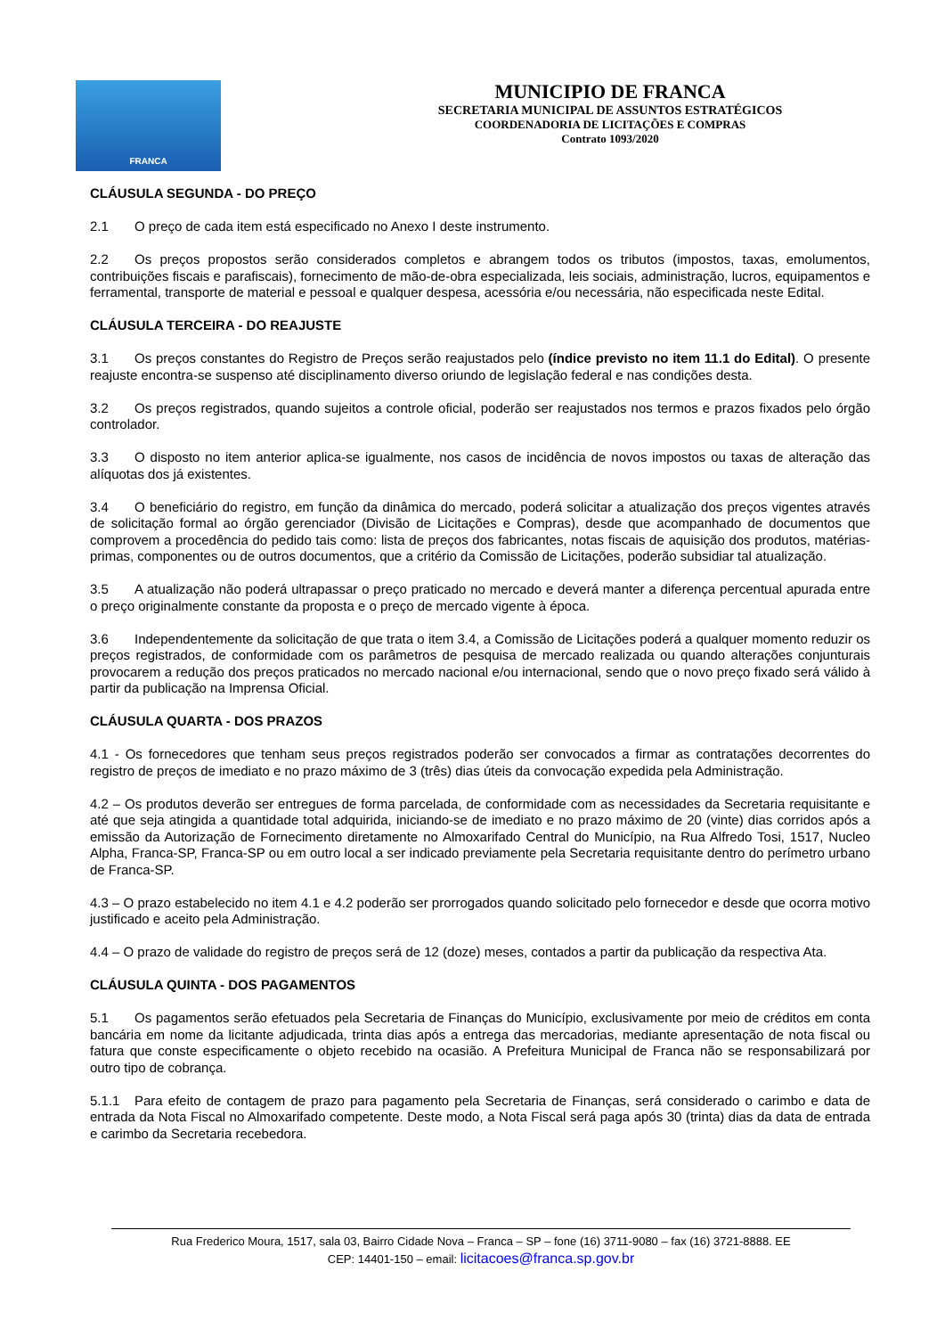FRANCA
MUNICIPIO DE FRANCA
SECRETARIA MUNICIPAL DE ASSUNTOS ESTRATÉGICOS
COORDENADORIA DE LICITAÇÕES E COMPRAS
Contrato 1093/2020
CLÁUSULA SEGUNDA - DO PREÇO
2.1 O preço de cada item está especificado no Anexo I deste instrumento.
2.2 Os preços propostos serão considerados completos e abrangem todos os tributos (impostos, taxas, emolumentos, contribuições fiscais e parafiscais), fornecimento de mão-de-obra especializada, leis sociais, administração, lucros, equipamentos e ferramental, transporte de material e pessoal e qualquer despesa, acessória e/ou necessária, não especificada neste Edital.
CLÁUSULA TERCEIRA - DO REAJUSTE
3.1 Os preços constantes do Registro de Preços serão reajustados pelo (índice previsto no item 11.1 do Edital). O presente reajuste encontra-se suspenso até disciplinamento diverso oriundo de legislação federal e nas condições desta.
3.2 Os preços registrados, quando sujeitos a controle oficial, poderão ser reajustados nos termos e prazos fixados pelo órgão controlador.
3.3 O disposto no item anterior aplica-se igualmente, nos casos de incidência de novos impostos ou taxas de alteração das alíquotas dos já existentes.
3.4 O beneficiário do registro, em função da dinâmica do mercado, poderá solicitar a atualização dos preços vigentes através de solicitação formal ao órgão gerenciador (Divisão de Licitações e Compras), desde que acompanhado de documentos que comprovem a procedência do pedido tais como: lista de preços dos fabricantes, notas fiscais de aquisição dos produtos, matérias-primas, componentes ou de outros documentos, que a critério da Comissão de Licitações, poderão subsidiar tal atualização.
3.5 A atualização não poderá ultrapassar o preço praticado no mercado e deverá manter a diferença percentual apurada entre o preço originalmente constante da proposta e o preço de mercado vigente à época.
3.6 Independentemente da solicitação de que trata o item 3.4, a Comissão de Licitações poderá a qualquer momento reduzir os preços registrados, de conformidade com os parâmetros de pesquisa de mercado realizada ou quando alterações conjunturais provocarem a redução dos preços praticados no mercado nacional e/ou internacional, sendo que o novo preço fixado será válido à partir da publicação na Imprensa Oficial.
CLÁUSULA QUARTA - DOS PRAZOS
4.1 - Os fornecedores que tenham seus preços registrados poderão ser convocados a firmar as contratações decorrentes do registro de preços de imediato e no prazo máximo de 3 (três) dias úteis da convocação expedida pela Administração.
4.2 – Os produtos deverão ser entregues de forma parcelada, de conformidade com as necessidades da Secretaria requisitante e até que seja atingida a quantidade total adquirida, iniciando-se de imediato e no prazo máximo de 20 (vinte) dias corridos após a emissão da Autorização de Fornecimento diretamente no Almoxarifado Central do Município, na Rua Alfredo Tosi, 1517, Nucleo Alpha, Franca-SP, Franca-SP ou em outro local a ser indicado previamente pela Secretaria requisitante dentro do perímetro urbano de Franca-SP.
4.3 – O prazo estabelecido no item 4.1 e 4.2 poderão ser prorrogados quando solicitado pelo fornecedor e desde que ocorra motivo justificado e aceito pela Administração.
4.4 – O prazo de validade do registro de preços será de 12 (doze) meses, contados a partir da publicação da respectiva Ata.
CLÁUSULA QUINTA - DOS PAGAMENTOS
5.1 Os pagamentos serão efetuados pela Secretaria de Finanças do Município, exclusivamente por meio de créditos em conta bancária em nome da licitante adjudicada, trinta dias após a entrega das mercadorias, mediante apresentação de nota fiscal ou fatura que conste especificamente o objeto recebido na ocasião. A Prefeitura Municipal de Franca não se responsabilizará por outro tipo de cobrança.
5.1.1 Para efeito de contagem de prazo para pagamento pela Secretaria de Finanças, será considerado o carimbo e data de entrada da Nota Fiscal no Almoxarifado competente. Deste modo, a Nota Fiscal será paga após 30 (trinta) dias da data de entrada e carimbo da Secretaria recebedora.
Rua Frederico Moura, 1517, sala 03, Bairro Cidade Nova – Franca – SP – fone (16) 3711-9080 – fax (16) 3721-8888. EE
CEP: 14401-150 – email: licitacoes@franca.sp.gov.br